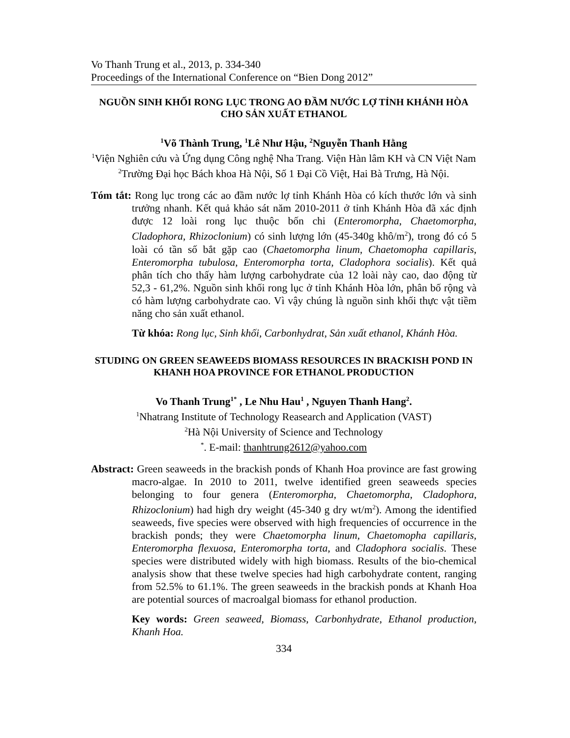Vo Thanh Trung et al., 2013, p. 334-340
Proceedings of the International Conference on “Bien Dong 2012”
NGUỒN SINH KHỐI RONG LỤC TRONG AO ĐẦM NƯỚC LỢ TỈNH KHÁNH HÒA CHO SẢN XUẤT ETHANOL
<sup>1</sup> Võ Thành Trung, <sup>1</sup>Lê Như Hậu, <sup>2</sup>Nguyễn Thanh Hằng
<sup>1</sup> Viện Nghiên cứu và Ứng dụng Công nghệ Nha Trang. Viện Hàn lâm KH và CN Việt Nam
<sup>2</sup> Trường Đại học Bách khoa Hà Nội, Số 1 Đại Cồ Việt, Hai Bà Trưng, Hà Nội.
Tóm tắt: Rong lục trong các ao đầm nước lợ tỉnh Khánh Hòa có kích thước lớn và sinh trưởng nhanh. Kết quả khảo sát năm 2010-2011 ở tỉnh Khánh Hòa đã xác định được 12 loài rong lục thuộc bốn chi (Enteromorpha, Chaetomorpha, Cladophora, Rhizoclonium) có sinh lượng lớn (45-340g khô/m<sup>2</sup>), trong đó có 5 loài có tần số bắt gặp cao (Chaetomorpha linum, Chaetomopha capillaris, Enteromorpha tubulosa, Enteromorpha torta, Cladophora socialis). Kết quả phân tích cho thấy hàm lượng carbohydrate của 12 loài này cao, dao động từ 52,3 - 61,2%. Nguồn sinh khối rong lục ở tỉnh Khánh Hòa lớn, phân bố rộng và có hàm lượng carbohydrate cao. Vì vậy chúng là nguồn sinh khối thực vật tiềm năng cho sản xuất ethanol.
Từ khóa: Rong lục, Sinh khối, Carbonhydrat, Sản xuất ethanol, Khánh Hòa.
STUDING ON GREEN SEAWEEDS BIOMASS RESOURCES IN BRACKISH POND IN KHANH HOA PROVINCE FOR ETHANOL PRODUCTION
Vo Thanh Trung<sup>1*</sup> , Le Nhu Hau<sup>1</sup> , Nguyen Thanh Hang<sup>2</sup>.
<sup>1</sup> Nhatrang Institute of Technology Reasearch and Application (VAST)
<sup>2</sup>Hà Nội University of Science and Technology
<sup>*</sup>. E-mail: thanhtrung2612@yahoo.com
Abstract: Green seaweeds in the brackish ponds of Khanh Hoa province are fast growing macro-algae. In 2010 to 2011, twelve identified green seaweeds species belonging to four genera (Enteromorpha, Chaetomorpha, Cladophora, Rhizoclonium) had high dry weight (45-340 g dry wt/m<sup>2</sup>). Among the identified seaweeds, five species were observed with high frequencies of occurrence in the brackish ponds; they were Chaetomorpha linum, Chaetomopha capillaris, Enteromorpha flexuosa, Enteromorpha torta, and Cladophora socialis. These species were distributed widely with high biomass. Results of the bio-chemical analysis show that these twelve species had high carbohydrate content, ranging from 52.5% to 61.1%. The green seaweeds in the brackish ponds at Khanh Hoa are potential sources of macroalgal biomass for ethanol production.
Key words: Green seaweed, Biomass, Carbonhydrate, Ethanol production, Khanh Hoa.
334